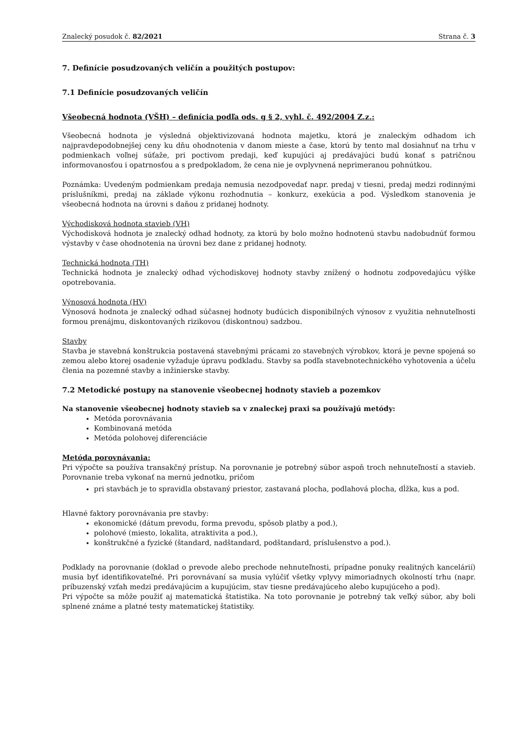Znalecký posudok č. 82/2021 Strana č. 3
7. Definície posudzovaných veličín a použitých postupov:
7.1 Definície posudzovaných veličín
Všeobecná hodnota (VŠH) – definícia podľa ods. g § 2, vyhl. č. 492/2004 Z.z.:
Všeobecná hodnota je výsledná objektivizovaná hodnota majetku, ktorá je znaleckým odhadom ich najpravdepodobnejšej ceny ku dňu ohodnotenia v danom mieste a čase, ktorú by tento mal dosiahnuť na trhu v podmienkach voľnej súťaže, pri poctivom predaji, keď kupujúci aj predávajúci budú konať s patričnou informovanosťou i opatrnosťou a s predpokladom, že cena nie je ovplyvnená neprimeranou pohnútkou.
Poznámka: Uvedeným podmienkam predaja nemusia nezodpovedať napr. predaj v tiesni, predaj medzi rodinnými príslušníkmi, predaj na základe výkonu rozhodnutia – konkurz, exekúcia a pod. Výsledkom stanovenia je všeobecná hodnota na úrovni s daňou z pridanej hodnoty.
Východisková hodnota stavieb (VH)
Východisková hodnota je znalecký odhad hodnoty, za ktorú by bolo možno hodnotenú stavbu nadobudnúť formou výstavby v čase ohodnotenia na úrovni bez dane z pridanej hodnoty.
Technická hodnota (TH)
Technická hodnota je znalecký odhad východiskovej hodnoty stavby znížený o hodnotu zodpovedajúcu výške opotrebovania.
Výnosová hodnota (HV)
Výnosová hodnota je znalecký odhad súčasnej hodnoty budúcich disponibilných výnosov z využitia nehnuteľnosti formou prenájmu, diskontovaných rizikovou (diskontnou) sadzbou.
Stavby
Stavba je stavebná konštrukcia postavená stavebnými prácami zo stavebných výrobkov, ktorá je pevne spojená so zemou alebo ktorej osadenie vyžaduje úpravu podkladu. Stavby sa podľa stavebnotechnického vyhotovenia a účelu členia na pozemné stavby a inžinierske stavby.
7.2 Metodické postupy na stanovenie všeobecnej hodnoty stavieb a pozemkov
Na stanovenie všeobecnej hodnoty stavieb sa v znaleckej praxi sa používajú metódy:
Metóda porovnávania
Kombinovaná metóda
Metóda polohovej diferenciácie
Metóda porovnávania:
Pri výpočte sa používa transakčný prístup. Na porovnanie je potrebný súbor aspoň troch nehnuteľností a stavieb. Porovnanie treba vykonať na mernú jednotku, pričom
pri stavbách je to spravidla obstavaný priestor, zastavaná plocha, podlahová plocha, dĺžka, kus a pod.
Hlavné faktory porovnávania pre stavby:
ekonomické (dátum prevodu, forma prevodu, spôsob platby a pod.),
polohové (miesto, lokalita, atraktivita a pod.),
konštrukčné a fyzické (štandard, nadštandard, podštandard, príslušenstvo a pod.).
Podklady na porovnanie (doklad o prevode alebo prechode nehnuteľnosti, prípadne ponuky realitných kancelárií) musia byť identifikovateľné. Pri porovnávaní sa musia vylúčiť všetky vplyvy mimoriadnych okolností trhu (napr. príbuzenský vzťah medzi predávajúcim a kupujúcim, stav tiesne predávajúceho alebo kupujúceho a pod).
Pri výpočte sa môže použiť aj matematická štatistika. Na toto porovnanie je potrebný tak veľký súbor, aby boli splnené známe a platné testy matematickej štatistiky.